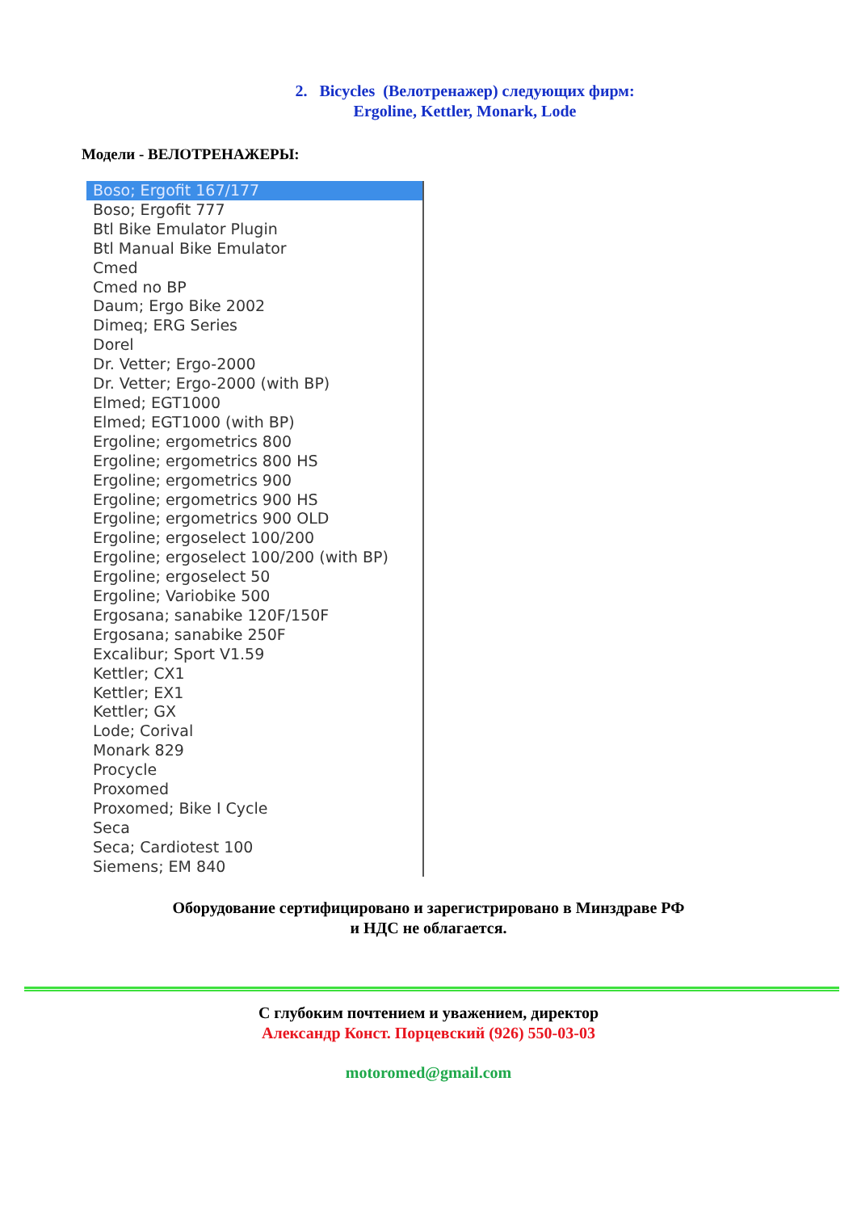2. Bicycles (Велотренажер) следующих фирм:
Ergoline, Kettler, Monark, Lode
Модели - ВЕЛОТРЕНАЖЕРЫ:
Boso; Ergofit 167/177
Boso; Ergofit 777
Btl Bike Emulator Plugin
Btl Manual Bike Emulator
Cmed
Cmed no BP
Daum; Ergo Bike 2002
Dimeq; ERG Series
Dorel
Dr. Vetter; Ergo-2000
Dr. Vetter; Ergo-2000 (with BP)
Elmed; EGT1000
Elmed; EGT1000 (with BP)
Ergoline; ergometrics 800
Ergoline; ergometrics 800 HS
Ergoline; ergometrics 900
Ergoline; ergometrics 900 HS
Ergoline; ergometrics 900 OLD
Ergoline; ergoselect 100/200
Ergoline; ergoselect 100/200 (with BP)
Ergoline; ergoselect 50
Ergoline; Variobike 500
Ergosana; sanabike 120F/150F
Ergosana; sanabike 250F
Excalibur; Sport V1.59
Kettler; CX1
Kettler; EX1
Kettler; GX
Lode; Corival
Monark 829
Procycle
Proxomed
Proxomed; Bike I Cycle
Seca
Seca; Cardiotest 100
Siemens; EM 840
Оборудование сертифицировано и зарегистрировано в Минздраве РФ
и НДС не облагается.
С глубоким почтением и уважением, директор
Александр Конст. Порцевский (926) 550-03-03
motoromed@gmail.com